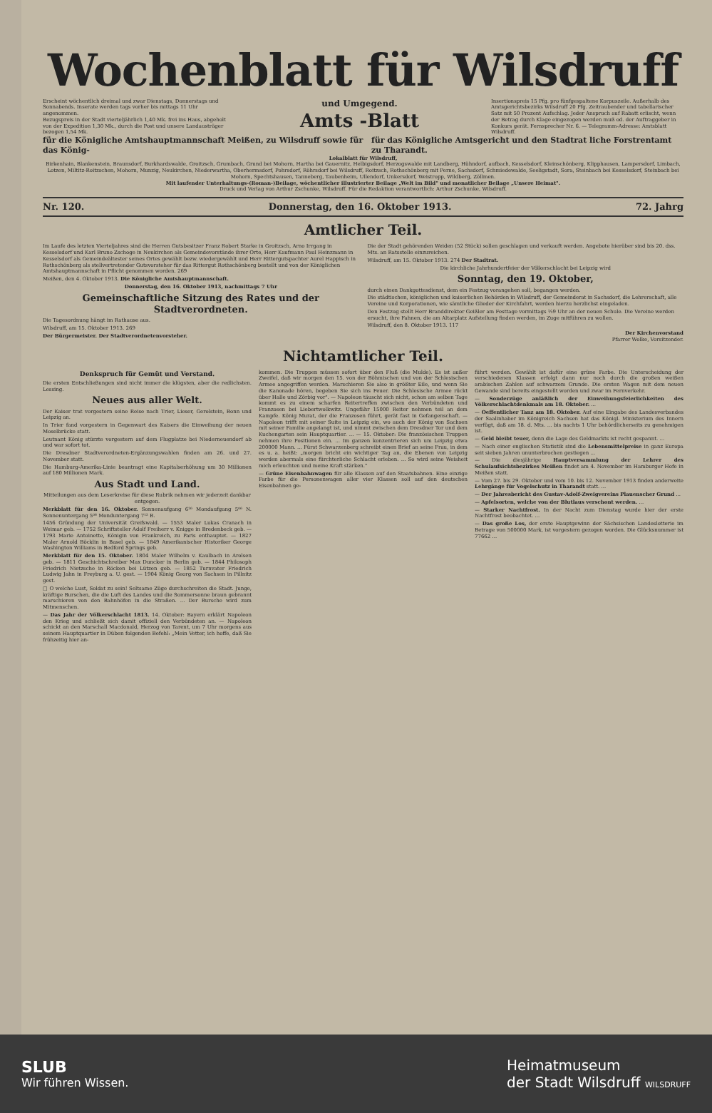Wochenblatt für Wilsdruff
Erscheint wöchentlich dreimal und zwar Dienstags, Donnerstags und Sonnabends. Inserate werden tags vorher bis mittags 11 Uhr angenommen.
Bezugspreis in der Stadt vierteljährlich 1,40 Mk. frei ins Haus, abgeholt von der Expedition 1,30 Mk., durch die Post und unsere Landausträger bezogen 1,54 Mk.
und Umgegend.
Amts -Blatt
Insertionspreis 15 Pfg. pro fünfgespaltene Korpuszeile. Außerhalb des Amtsgerichtsbezirks Wilsdruff 20 Pfg. Zeitraubender und tabellarischer Satz mit 50 Prozent Aufschlag. Jeder Anspruch auf Rabatt erlischt, wenn der Betrag durch Klage eingezogen werden muß od. der Auftraggeber in Konkurs gerät. Fernsprecher Nr. 6. — Telegramm-Adresse: Amtsblatt Wilsdruff.
für die Königliche Amtshauptmannschaft Meißen, zu Wilsdruff sowie für das König-
für das Königliche Amtsgericht und den Stadtrat liche Forstrentamt zu Tharandt.
Lokalblatt für Wilsdruff,
Birkenhain, Blankenstein, Braunsdorf, Burkhardswalde, Groitzsch, Grumbach, Grund bei Mohorn, Hartha bei Gauernitz, Helbigsdorf, Herzogswalde mit Landberg, Hühndorf, aufbach, Kesselsdorf, Kleinschönberg, Klipphausen, Lampersdorf, Limbach, Lotzen, Miltitz-Roitzschen, Mohorn, Munzig, Neukirchen, Niederwartha, Oberhermsdorf, Pohrsdorf, Röhrsdorf bei Wilsdruff, Roitzsch, Rothschönberg mit Perne, Sachsdorf, Schmiedewalde, Seeligstadt, Sora, Steinbach bei Kesselsdorf, Steinbach bei Mohorn, Spechtshausen, Tanneberg, Taubenheim, Ullendorf, Unkersdorf, Weistropp, Wildberg, Zöllmen.
Mit laufender Unterhaltungs-(Roman-)Beilage, wöchentlicher illustrierter Beilage „Welt im Bild" und monatlicher Beilage „Unsere Heimat".
Druck und Verlag von Arthur Zschunke, Wilsdruff. Für die Redaktion verantwortlich: Arthur Zschunke, Wilsdruff.
Nr. 120. Donnerstag, den 16. Oktober 1913. 72. Jahrg
Amtlicher Teil.
Im Laufe des letzten Vierteljahres sind die Herren Gutsbesitzer Franz Robert Starke in Groitzsch, Arno Irrgang in Kesselsdorf und Karl Bruno Zschoge in Neukirchen als Gemeindevorstände ihrer Orte, Herr Kaufmann Paul Heinzmann in Kesselsdorf als Gemeindeältester seines Ortes gewählt bezw. wiedergewählt und Herr Rittergutspachter Aurel Happisch in Rothschönberg als stellvertretender Gutsvorsteher für das Rittergut Rothschönberg bestellt und von der Königlichen Amtshauptmannschaft in Pflicht genommen worden. 269
Meißen, den 4. Oktober 1913. Die Königliche Amtshauptmannschaft.
Donnerstag, den 16. Oktober 1913, nachmittags 7 Uhr
Gemeinschaftliche Sitzung des Rates und der Stadtverordneten.
Die Tagesordnung hängt im Rathause aus.
Wilsdruff, am 15. Oktober 1913. 269
Der Bürgermeister. Der Stadtverordnetenvorsteher.
Die der Stadt gehörenden Weiden (52 Stück) sollen geschlagen und verkauft werden. Angebote hierüber sind bis 20. dss. Mts. an Ratsstelle einzureichen.
Wilsdruff, am 15. Oktober 1913. 274 Der Stadtrat.
Die kirchliche Jahrhundertfeier der Völkerschlacht bei Leipzig wird
Sonntag, den 19. Oktober,
durch einen Dankgottesdienst, dem ein Festzug vorangehen soll, begangen werden.
Die städtischen, königlichen und kaiserlichen Behörden in Wilsdruff, der Gemeinderat in Sachsdorf, die Lehrerschaft, alle Vereine und Korporationen, wie sämtliche Glieder der Kirchfahrt, werden hierzu herzlichst eingeladen.
Den Festzug stellt Herr Branddirektor Geißler am Festtage vormittags ½9 Uhr an der neuen Schule. Die Vereine werden ersucht, ihre Fahnen, die am Altarplatz Aufstellung finden werden, im Zuge mitführen zu wollen.
Wilsdruff, den 8. Oktober 1913. 117
Der Kirchenvorstand
Pfarrer Wolke, Vorsitzender.
Nichtamtlicher Teil.
Denkspruch für Gemüt und Verstand.
Die ersten Entschließungen sind nicht immer die klügsten, aber die redlichsten. Lessing.
Neues aus aller Welt.
Der Kaiser trat vorgestern seine Reise nach Trier, Lieser, Gerolstein, Bonn und Leipzig an.
In Trier fand vorgestern in Gegenwart des Kaisers die Einweihung der neuen Moselbrücke statt.
Leutnant König stürzte vorgestern auf dem Flugplatze bei Niederneuendorf ab und war sofort tot.
Die Dresdner Stadtverordneten-Ergänzungswahlen finden am 26. und 27. November statt.
Die Hamburg-Amerika-Linie beantragt eine Kapitalserhöhung um 30 Millionen auf 180 Millionen Mark.
Aus Stadt und Land.
Mitteilungen aus dem Leserkreise für diese Rubrik nehmen wir jederzeit dankbar entgegen.
Merkblatt für den 16. Oktober. Sonnenaufgang 6²⁶ Mondaufgang 5⁰⁶ N. Sonnenuntergang 5⁰⁸ Monduntergang 7¹² B.
1456 Gründung der Universität Greifswald. — 1553 Maler Lukas Cranach in Weimar geb. — 1752 Schriftsteller Adolf Freiherr v. Knigge in Bredenbeck geb. — 1793 Marie Antoinette, Königin von Frankreich, zu Paris enthauptet. — 1827 Maler Arnold Böcklin in Basel geb. — 1849 Amerikanischer Historiker George Washington Williams in Bedford Springs geb.
Merkblatt für den 15. Oktober. 1804 Maler Wilhelm v. Kaulbach in Arolsen geb. — 1811 Geschichtschreiber Max Duncker in Berlin geb. — 1844 Philosoph Friedrich Nietzsche in Röcken bei Lützen geb. — 1852 Turnvater Friedrich Ludwig Jahn in Freyburg a. U. gest. — 1904 König Georg von Sachsen in Pillnitz gest.
□ O welche Lust, Soldat zu sein! Seltsame Züge durchschreiten die Stadt. Junge, kräftige Burschen, die die Luft des Landes und die Sommersonne braun gebrannt marschieren von den Bahnhöfen in die Straßen. ... Der Bursche wird zum Mitmenschen.
— Das Jahr der Völkerschlacht 1813. 14. Oktober: Bayern erklärt Napoleon den Krieg und schließt sich damit offiziell den Verbündeten an. — Napoleon schickt an den Marschall Macdonald, Herzog von Tarent, um 7 Uhr morgens aus seinem Hauptquartier in Düben folgenden Befehl: „Mein Vetter, ich hoffe, daß Sie frühzeitig hier an-
kommen. Die Truppen müssen sofort über den Fluß (die Mulde). Es ist außer Zweifel, daß wir morgen den 15. von der Böhmischen und von der Schlesischen Armee angegriffen werden. Marschieren Sie also in größter Eile, und wenn Sie die Kanonade hören, begeben Sie sich ins Feuer. Die Schlesische Armee rückt über Halle und Zörbig vor". — Napoleon täuscht sich nicht, schon am selben Tage kommt es zu einem scharfen Reitertreffen zwischen den Verbündeten und Franzosen bei Liebertwolkwitz. Ungefähr 15000 Reiter nehmen teil an dem Kampfe. König Murat, der die Franzosen führt, gerät fast in Gefangenschaft. — Napoleon trifft mit seiner Suite in Leipzig ein, wo auch der König von Sachsen mit seiner Familie angelangt ist, und nimmt zwischen dem Dresdner Tor und dem Kuchengarten sein Hauptquartier. ... — 15. Oktober: Die französischen Truppen nehmen ihre Positionen ein. ... Im ganzen konzentrieren sich um Leipzig etwa 200000 Mann. ... Fürst Schwarzenberg schreibt einen Brief an seine Frau, in dem es u. a. heißt: „morgen bricht ein wichtiger Tag an, die Ebenen von Leipzig werden abermals eine fürchterliche Schlacht erleben. ... So wird seine Weisheit mich erleuchten und meine Kraft stärken."
— Grüne Eisenbahnwagen für alle Klassen auf den Staatsbahnen. Eine einzige Farbe für die Personenwagen aller vier Klassen soll auf den deutschen Eisenbahnen ge-
führt werden. Gewählt ist dafür eine grüne Farbe. Die Unterscheidung der verschiedenen Klassen erfolgt dann nur noch durch die großen weißen arabischen Zahlen auf schwarzem Grunde. Die ersten Wagen mit dem neuen Gewande sind bereits eingestellt worden und zwar im Fernverkehr.
— Sonderzüge anläßlich der Einweihungsfeierlichkeiten des Völkerschlachtdenkmals am 18. Oktober. ...
— Oeffentlicher Tanz am 18. Oktober. Auf eine Eingabe des Landesverbandes der Saalinhaber im Königreich Sachsen hat das Königl. Ministerium des Innern verfügt, daß am 18. d. Mts. ... bis nachts 1 Uhr behördlicherseits zu genehmigen ist.
— Geld bleibt teuer, denn die Lage des Geldmarkts ist recht gespannt. ...
— Nach einer englischen Statistik sind die Lebensmittelpreise in ganz Europa seit sieben Jahren ununterbrochen gestiegen ...
— Die diesjährige Hauptversammlung der Lehrer des Schulaufsichtsbezirkes Meißen findet am 4. November im Hamburger Hofe in Meißen statt.
— Vom 27. bis 29. Oktober und vom 10. bis 12. November 1913 finden anderweite Lehrgänge für Vogelschutz in Tharandt statt. ...
— Der Jahresbericht des Gustav-Adolf-Zweigvereins Plauenscher Grund ...
— Apfelsorten, welche von der Blutlaus verschont werden. ...
— Starker Nachtfrost. In der Nacht zum Dienstag wurde hier der erste Nachtfrost beobachtet. ...
— Das große Los, der erste Hauptgewinn der Sächsischen Landeslotterie im Betrage von 500000 Mark, ist vorgestern gezogen worden. Die Glücksnummer ist 77662 ...
SLUB
Wir führen Wissen.
Heimatmuseum
der Stadt Wilsdruff WILSDRUFF